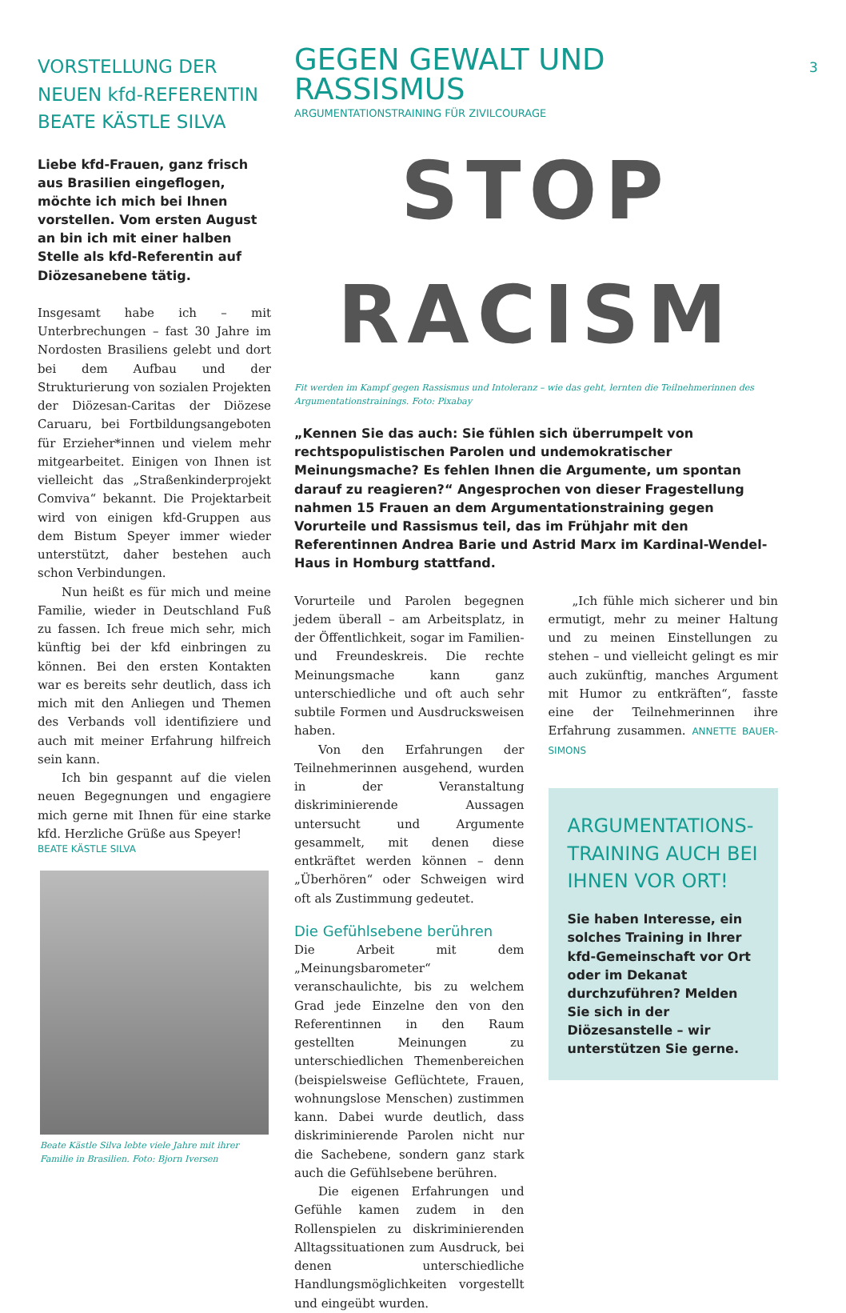VORSTELLUNG DER NEUEN kfd-REFERENTIN BEATE KÄSTLE SILVA
Liebe kfd-Frauen, ganz frisch aus Brasilien eingeflogen, möchte ich mich bei Ihnen vorstellen. Vom ersten August an bin ich mit einer halben Stelle als kfd-Referentin auf Diözesanebene tätig.
Insgesamt habe ich – mit Unterbrechungen – fast 30 Jahre im Nordosten Brasiliens gelebt und dort bei dem Aufbau und der Strukturierung von sozialen Projekten der Diözesan-Caritas der Diözese Caruaru, bei Fortbildungsangeboten für Erzieher*innen und vielem mehr mitgearbeitet. Einigen von Ihnen ist vielleicht das „Straßenkinderprojekt Comviva“ bekannt. Die Projektarbeit wird von einigen kfd-Gruppen aus dem Bistum Speyer immer wieder unterstützt, daher bestehen auch schon Verbindungen.
Nun heißt es für mich und meine Familie, wieder in Deutschland Fuß zu fassen. Ich freue mich sehr, mich künftig bei der kfd einbringen zu können. Bei den ersten Kontakten war es bereits sehr deutlich, dass ich mich mit den Anliegen und Themen des Verbands voll identifiziere und auch mit meiner Erfahrung hilfreich sein kann.
Ich bin gespannt auf die vielen neuen Begegnungen und engagiere mich gerne mit Ihnen für eine starke kfd. Herzliche Grüße aus Speyer!
BEATE KÄSTLE SILVA
Beate Kästle Silva lebte viele Jahre mit ihrer Familie in Brasilien. Foto: Bjorn Iversen
3
GEGEN GEWALT UND RASSISMUS
ARGUMENTATIONSTRAINING FÜR ZIVILCOURAGE
STOP
RACISM
Fit werden im Kampf gegen Rassismus und Intoleranz – wie das geht, lernten die Teilnehmerinnen des Argumentationstrainings. Foto: Pixabay
„Kennen Sie das auch: Sie fühlen sich überrumpelt von rechtspopulistischen Parolen und undemokratischer Meinungsmache? Es fehlen Ihnen die Argumente, um spontan darauf zu reagieren?“ Angesprochen von dieser Fragestellung nahmen 15 Frauen an dem Argumentationstraining gegen Vorurteile und Rassismus teil, das im Frühjahr mit den Referentinnen Andrea Barie und Astrid Marx im Kardinal-Wendel-Haus in Homburg stattfand.
Vorurteile und Parolen begegnen jedem überall – am Arbeitsplatz, in der Öffentlichkeit, sogar im Familien- und Freundeskreis. Die rechte Meinungsmache kann ganz unterschiedliche und oft auch sehr subtile Formen und Ausdrucksweisen haben.
Von den Erfahrungen der Teilnehmerinnen ausgehend, wurden in der Veranstaltung diskriminierende Aussagen untersucht und Argumente gesammelt, mit denen diese entkräftet werden können – denn „Überhören“ oder Schweigen wird oft als Zustimmung gedeutet.
Die Gefühlsebene berühren
Die Arbeit mit dem „Meinungsbarometer“ veranschaulichte, bis zu welchem Grad jede Einzelne den von den Referentinnen in den Raum gestellten Meinungen zu unterschiedlichen Themenbereichen (beispielsweise Geflüchtete, Frauen, wohnungslose Menschen) zustimmen kann. Dabei wurde deutlich, dass diskriminierende Parolen nicht nur die Sachebene, sondern ganz stark auch die Gefühlsebene berühren.
Die eigenen Erfahrungen und Gefühle kamen zudem in den Rollenspielen zu diskriminierenden Alltagssituationen zum Ausdruck, bei denen unterschiedliche Handlungsmöglichkeiten vorgestellt und eingeübt wurden.
„Ich fühle mich sicherer und bin ermutigt, mehr zu meiner Haltung und zu meinen Einstellungen zu stehen – und vielleicht gelingt es mir auch zukünftig, manches Argument mit Humor zu entkräften“, fasste eine der Teilnehmerinnen ihre Erfahrung zusammen. ANNETTE BAUER-SIMONS
ARGUMENTATIONS-TRAINING AUCH BEI IHNEN VOR ORT!
Sie haben Interesse, ein solches Training in Ihrer kfd-Gemeinschaft vor Ort oder im Dekanat durchzuführen? Melden Sie sich in der Diözesanstelle – wir unterstützen Sie gerne.